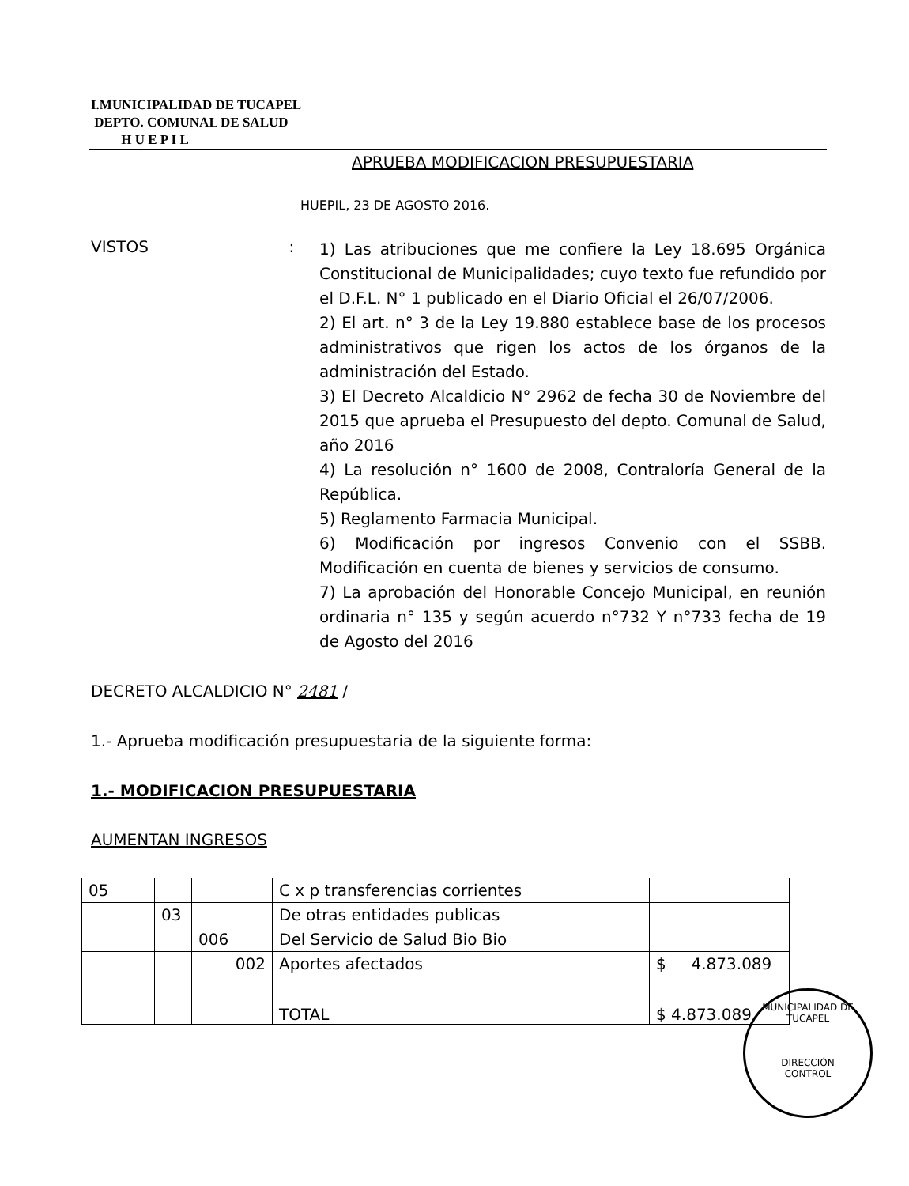I.MUNICIPALIDAD DE TUCAPEL
DEPTO. COMUNAL DE SALUD
H U E P I L
APRUEBA MODIFICACION PRESUPUESTARIA
HUEPIL, 23 DE AGOSTO 2016.
VISTOS :
1) Las atribuciones que me confiere la Ley 18.695 Orgánica Constitucional de Municipalidades; cuyo texto fue refundido por el D.F.L. N° 1 publicado en el Diario Oficial el 26/07/2006.
2) El art. n° 3 de la Ley 19.880 establece base de los procesos administrativos que rigen los actos de los órganos de la administración del Estado.
3) El Decreto Alcaldicio N° 2962 de fecha 30 de Noviembre del 2015 que aprueba el Presupuesto del depto. Comunal de Salud, año 2016
4) La resolución n° 1600 de 2008, Contraloría General de la República.
5) Reglamento Farmacia Municipal.
6) Modificación por ingresos Convenio con el SSBB. Modificación en cuenta de bienes y servicios de consumo.
7) La aprobación del Honorable Concejo Municipal, en reunión ordinaria n° 135 y según acuerdo n°732 Y n°733 fecha de 19 de Agosto del 2016
DECRETO ALCALDICIO N° 2481 /
1.- Aprueba modificación presupuestaria de la siguiente forma:
1.- MODIFICACION PRESUPUESTARIA
AUMENTAN INGRESOS
| 05 | | | C x p transferencias corrientes | |
| | 03 | | De otras entidades publicas | |
| | | 006 | Del Servicio de Salud Bio Bio | |
| | | 002 | Aportes afectados | $ 4.873.089 |
| | | | TOTAL | $ 4.873.089 |
MUNICIPALIDAD DE TUCAPEL
DIRECCIÓN
CONTROL